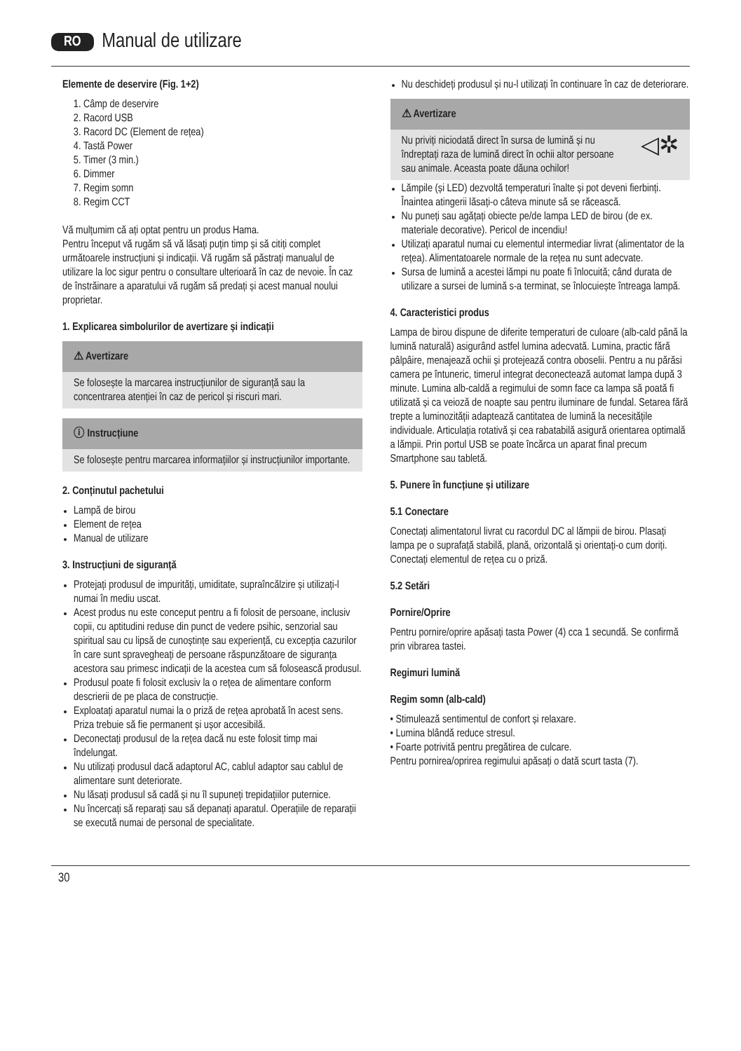RO Manual de utilizare
Elemente de deservire (Fig. 1+2)
1. Câmp de deservire
2. Racord USB
3. Racord DC (Element de rețea)
4. Tastă Power
5. Timer (3 min.)
6. Dimmer
7. Regim somn
8. Regim CCT
Vă mulțumim că ați optat pentru un produs Hama.
Pentru început vă rugăm să vă lăsați puțin timp și să citiți complet următoarele instrucțiuni și indicații. Vă rugăm să păstrați manualul de utilizare la loc sigur pentru o consultare ulterioară în caz de nevoie. În caz de înstrăinare a aparatului vă rugăm să predați și acest manual noului proprietar.
1. Explicarea simbolurilor de avertizare și indicații
⚠ Avertizare
Se folosește la marcarea instrucțiunilor de siguranță sau la concentrarea atenției în caz de pericol și riscuri mari.
ⓘ Instrucțiune
Se folosește pentru marcarea informațiilor și instrucțiunilor importante.
2. Conținutul pachetului
Lampă de birou
Element de rețea
Manual de utilizare
3. Instrucțiuni de siguranță
Protejați produsul de impurități, umiditate, supraîncălzire și utilizați-l numai în mediu uscat.
Acest produs nu este conceput pentru a fi folosit de persoane, inclusiv copii, cu aptitudini reduse din punct de vedere psihic, senzorial sau spiritual sau cu lipsă de cunoștințe sau experiență, cu excepția cazurilor în care sunt spravegheați de persoane răspunzătoare de siguranța acestora sau primesc indicații de la acestea cum să folosească produsul.
Produsul poate fi folosit exclusiv la o rețea de alimentare conform descrierii de pe placa de construcție.
Exploatați aparatul numai la o priză de rețea aprobată în acest sens. Priza trebuie să fie permanent și ușor accesibilă.
Deconectați produsul de la rețea dacă nu este folosit timp mai îndelungat.
Nu utilizați produsul dacă adaptorul AC, cablul adaptor sau cablul de alimentare sunt deteriorate.
Nu lăsați produsul să cadă și nu îl supuneți trepidațiilor puternice.
Nu încercați să reparați sau să depanați aparatul. Operațiile de reparații se execută numai de personal de specialitate.
Nu deschideți produsul și nu-l utilizați în continuare în caz de deteriorare.
⚠ Avertizare
Nu priviți niciodată direct în sursa de lumină și nu îndreptați raza de lumină direct în ochii altor persoane sau animale. Aceasta poate dăuna ochilor! ◁✲
Lămpile (și LED) dezvoltă temperaturi înalte și pot deveni fierbinți. Înaintea atingerii lăsați-o câteva minute să se răcească.
Nu puneți sau agățați obiecte pe/de lampa LED de birou (de ex. materiale decorative). Pericol de incendiu!
Utilizați aparatul numai cu elementul intermediar livrat (alimentator de la rețea). Alimentatoarele normale de la rețea nu sunt adecvate.
Sursa de lumină a acestei lămpi nu poate fi înlocuită; când durata de utilizare a sursei de lumină s-a terminat, se înlocuiește întreaga lampă.
4. Caracteristici produs
Lampa de birou dispune de diferite temperaturi de culoare (alb-cald până la lumină naturală) asigurând astfel lumina adecvată. Lumina, practic fără pâlpâire, menajează ochii și protejează contra oboselii. Pentru a nu părăsi camera pe întuneric, timerul integrat deconectează automat lampa după 3 minute. Lumina alb-caldă a regimului de somn face ca lampa să poată fi utilizată și ca veioză de noapte sau pentru iluminare de fundal. Setarea fără trepte a luminozității adaptează cantitatea de lumină la necesitățile individuale. Articulația rotativă și cea rabatabilă asigură orientarea optimală a lămpii. Prin portul USB se poate încărca un aparat final precum Smartphone sau tabletă.
5. Punere în funcțiune și utilizare
5.1 Conectare
Conectați alimentatorul livrat cu racordul DC al lămpii de birou. Plasați lampa pe o suprafață stabilă, plană, orizontală și orientați-o cum doriți. Conectați elementul de rețea cu o priză.
5.2 Setări
Pornire/Oprire
Pentru pornire/oprire apăsați tasta Power (4) cca 1 secundă. Se confirmă prin vibrarea tastei.
Regimuri lumină
Regim somn (alb-cald)
• Stimulează sentimentul de confort și relaxare.
• Lumina blândă reduce stresul.
• Foarte potrivită pentru pregătirea de culcare.
Pentru pornirea/oprirea regimului apăsați o dată scurt tasta (7).
30